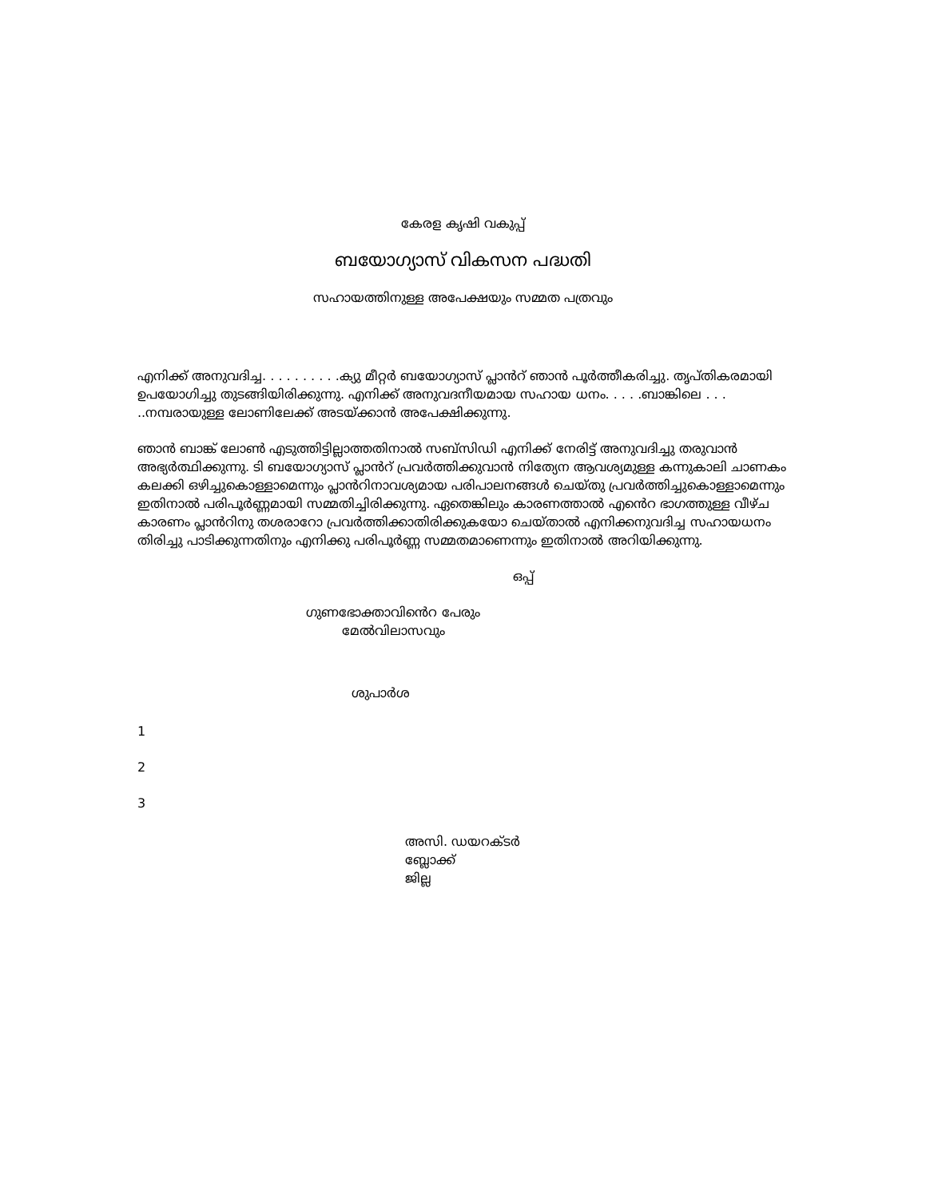കേരള കൃഷി വകുപ്പ്
ബയോഗ്യാസ് വികസന പദ്ധതി
സഹായത്തിനുള്ള അപേക്ഷയും സമ്മത പത്രവും
എനിക്ക് അനുവദിച്ച. . . . . . . . . .ക്യു മീറ്റർ ബയോഗ്യാസ് പ്ലാൻറ് ഞാൻ പൂർത്തീകരിച്ചു. തൃപ്തികരമായി ഉപയോഗിച്ചു തുടങ്ങിയിരിക്കുന്നു. എനിക്ക് അനുവദനീയമായ സഹായ ധനം. . . . .ബാങ്കിലെ . . . ..നമ്പരായുള്ള ലോണിലേക്ക് അടയ്ക്കാൻ അപേക്ഷിക്കുന്നു.
ഞാൻ ബാങ്ക് ലോൺ എടുത്തിട്ടില്ലാത്തതിനാൽ സബ്സിഡി എനിക്ക് നേരിട്ട് അനുവദിച്ചു തരുവാൻ അഭ്യർത്ഥിക്കുന്നു. ടി ബയോഗ്യാസ് പ്ലാൻറ് പ്രവർത്തിക്കുവാൻ നിത്യേന ആവശ്യമുള്ള കന്നുകാലി ചാണകം കലക്കി ഒഴിച്ചുകൊള്ളാമെന്നും പ്ലാൻറിനാവശ്യമായ പരിപാലനങ്ങൾ ചെയ്തു പ്രവർത്തിച്ചുകൊള്ളാമെന്നും ഇതിനാൽ പരിപൂർണ്ണമായി സമ്മതിച്ചിരിക്കുന്നു. ഏതെങ്കിലും കാരണത്താൽ എൻെറ ഭാഗത്തുള്ള വീഴ്ച കാരണം പ്ലാൻറിനു തശരാറോ പ്രവർത്തിക്കാതിരിക്കുകയോ ചെയ്താൽ എനിക്കനുവദിച്ച സഹായധനം തിരിച്ചു പാടിക്കുന്നതിനും എനിക്കു പരിപൂർണ്ണ സമ്മതമാണെന്നും ഇതിനാൽ അറിയിക്കുന്നു.
ഒപ്പ്
ഗുണഭോക്താവിൻെറ പേരും
മേൽവിലാസവും
ശുപാർശ
1
2
3
അസി. ഡയറക്ടർ
ബ്ലോക്ക്
ജില്ല